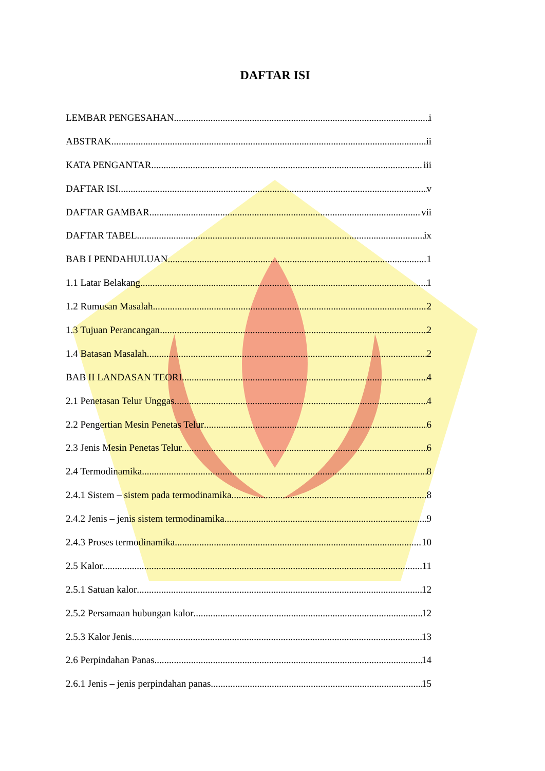DAFTAR ISI
LEMBAR PENGESAHAN i
ABSTRAK ii
KATA PENGANTAR iii
DAFTAR ISI v
DAFTAR GAMBAR vii
DAFTAR TABEL ix
BAB I PENDAHULUAN 1
1.1 Latar Belakang 1
1.2 Rumusan Masalah 2
1.3 Tujuan Perancangan 2
1.4 Batasan Masalah 2
BAB II LANDASAN TEORI 4
2.1 Penetasan Telur Unggas 4
2.2 Pengertian Mesin Penetas Telur 6
2.3 Jenis Mesin Penetas Telur 6
2.4 Termodinamika 8
2.4.1 Sistem – sistem pada termodinamika 8
2.4.2 Jenis – jenis sistem termodinamika 9
2.4.3 Proses termodinamika 10
2.5 Kalor 11
2.5.1 Satuan kalor 12
2.5.2 Persamaan hubungan kalor 12
2.5.3 Kalor Jenis 13
2.6 Perpindahan Panas 14
2.6.1 Jenis – jenis perpindahan panas 15